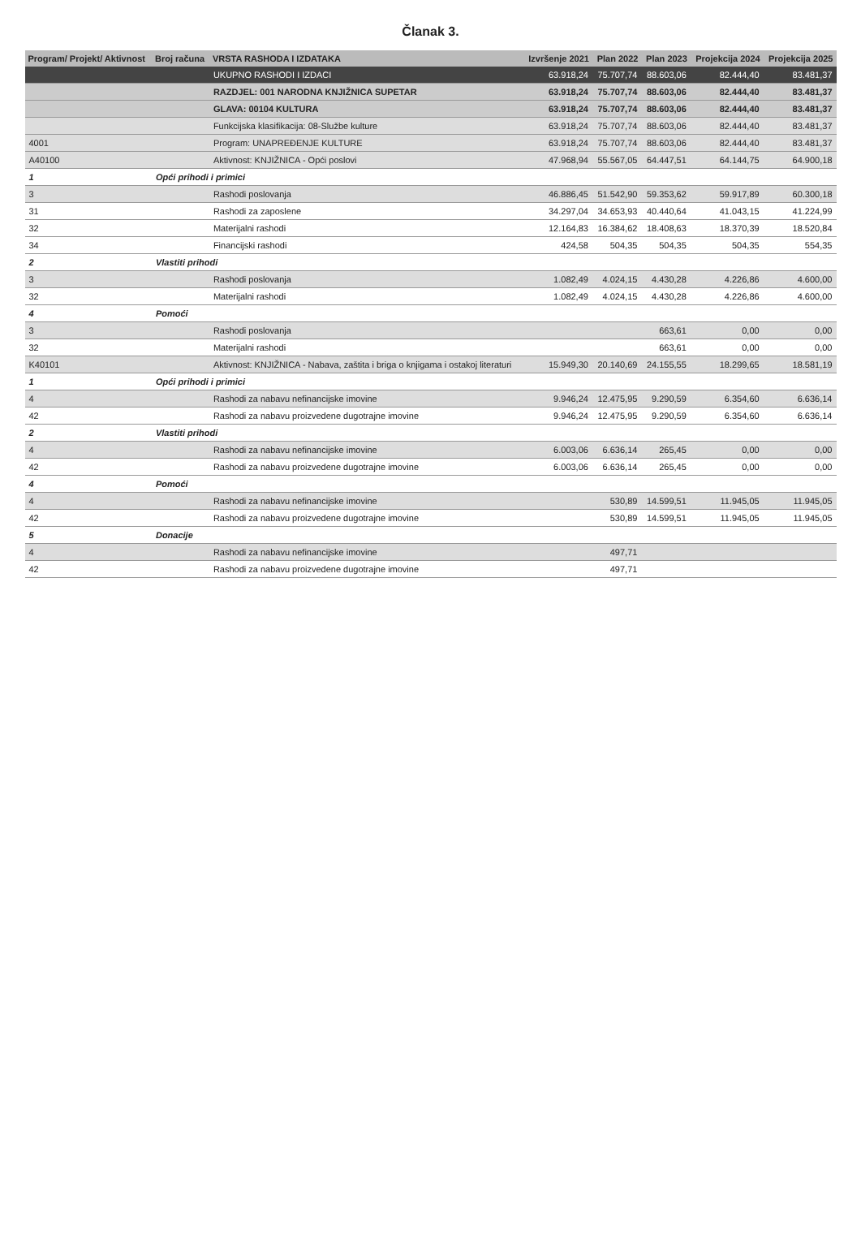Članak 3.
| Program/ Projekt/ Aktivnost | Broj računa | VRSTA RASHODA I IZDATAKA | Izvršenje 2021 | Plan 2022 | Plan 2023 | Projekcija 2024 | Projekcija 2025 |
| --- | --- | --- | --- | --- | --- | --- | --- |
| | | UKUPNO RASHODI I IZDACI | 63.918,24 | 75.707,74 | 88.603,06 | 82.444,40 | 83.481,37 |
| | | RAZDJEL: 001 NARODNA KNJIŽNICA SUPETAR | 63.918,24 | 75.707,74 | 88.603,06 | 82.444,40 | 83.481,37 |
| | | GLAVA: 00104 KULTURA | 63.918,24 | 75.707,74 | 88.603,06 | 82.444,40 | 83.481,37 |
| | | Funkcijska klasifikacija: 08-Službe kulture | 63.918,24 | 75.707,74 | 88.603,06 | 82.444,40 | 83.481,37 |
| 4001 | | Program: UNAPREĐENJE KULTURE | 63.918,24 | 75.707,74 | 88.603,06 | 82.444,40 | 83.481,37 |
| A40100 | | Aktivnost: KNJIŽNICA - Opći poslovi | 47.968,94 | 55.567,05 | 64.447,51 | 64.144,75 | 64.900,18 |
| 1 | Opći prihodi i primici | | | | | | |
| 3 | | Rashodi poslovanja | 46.886,45 | 51.542,90 | 59.353,62 | 59.917,89 | 60.300,18 |
| 31 | | Rashodi za zaposlene | 34.297,04 | 34.653,93 | 40.440,64 | 41.043,15 | 41.224,99 |
| 32 | | Materijalni rashodi | 12.164,83 | 16.384,62 | 18.408,63 | 18.370,39 | 18.520,84 |
| 34 | | Financijski rashodi | 424,58 | 504,35 | 504,35 | 504,35 | 554,35 |
| 2 | Vlastiti prihodi | | | | | | |
| 3 | | Rashodi poslovanja | 1.082,49 | 4.024,15 | 4.430,28 | 4.226,86 | 4.600,00 |
| 32 | | Materijalni rashodi | 1.082,49 | 4.024,15 | 4.430,28 | 4.226,86 | 4.600,00 |
| 4 | Pomoći | | | | | | |
| 3 | | Rashodi poslovanja | | | 663,61 | 0,00 | 0,00 |
| 32 | | Materijalni rashodi | | | 663,61 | 0,00 | 0,00 |
| K40101 | | Aktivnost: KNJIŽNICA - Nabava, zaštita i briga o knjigama i ostakoj literaturi | 15.949,30 | 20.140,69 | 24.155,55 | 18.299,65 | 18.581,19 |
| 1 | Opći prihodi i primici | | | | | | |
| 4 | | Rashodi za nabavu nefinancijske imovine | 9.946,24 | 12.475,95 | 9.290,59 | 6.354,60 | 6.636,14 |
| 42 | | Rashodi za nabavu proizvedene dugotrajne imovine | 9.946,24 | 12.475,95 | 9.290,59 | 6.354,60 | 6.636,14 |
| 2 | Vlastiti prihodi | | | | | | |
| 4 | | Rashodi za nabavu nefinancijske imovine | 6.003,06 | 6.636,14 | 265,45 | 0,00 | 0,00 |
| 42 | | Rashodi za nabavu proizvedene dugotrajne imovine | 6.003,06 | 6.636,14 | 265,45 | 0,00 | 0,00 |
| 4 | Pomoći | | | | | | |
| 4 | | Rashodi za nabavu nefinancijske imovine | | 530,89 | 14.599,51 | 11.945,05 | 11.945,05 |
| 42 | | Rashodi za nabavu proizvedene dugotrajne imovine | | 530,89 | 14.599,51 | 11.945,05 | 11.945,05 |
| 5 | Donacije | | | | | | |
| 4 | | Rashodi za nabavu nefinancijske imovine | | 497,71 | | | |
| 42 | | Rashodi za nabavu proizvedene dugotrajne imovine | | 497,71 | | | |